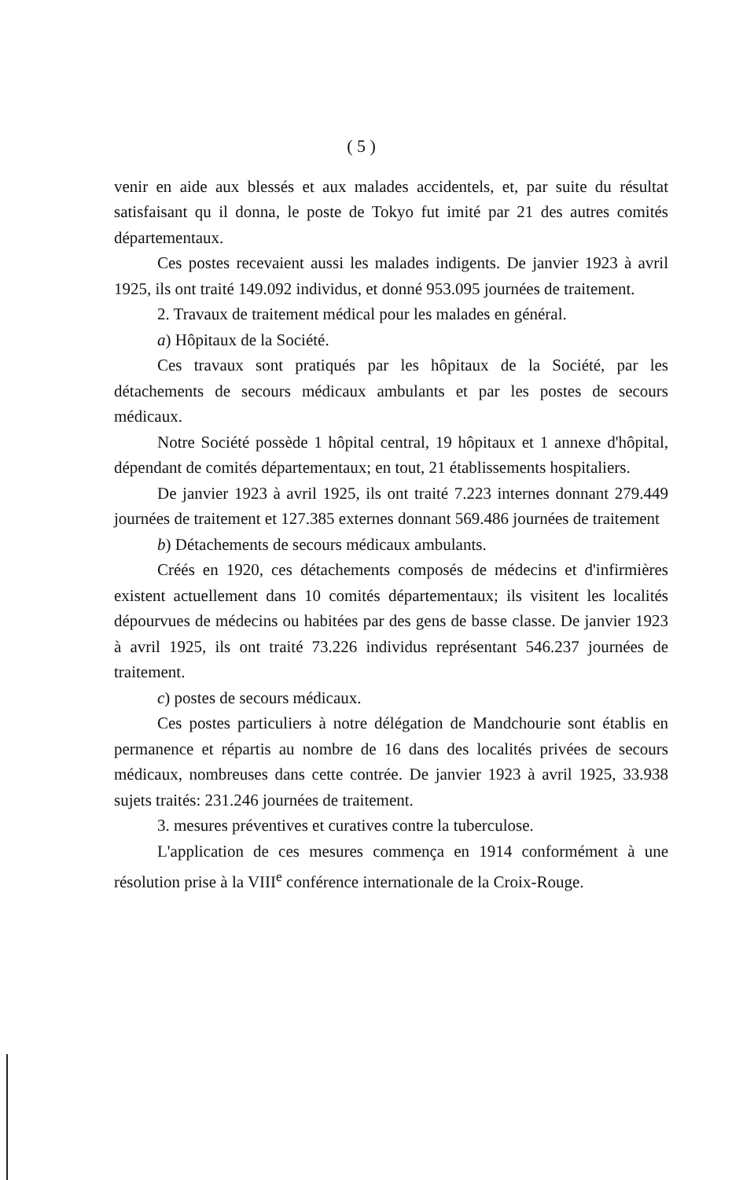( 5 )
venir en aide aux blessés et aux malades accidentels, et, par suite du résultat satisfaisant qu il donna, le poste de Tokyo fut imité par 21 des autres comités départementaux.
Ces postes recevaient aussi les malades indigents. De janvier 1923 à avril 1925, ils ont traité 149.092 individus, et donné 953.095 journées de traitement.
2. Travaux de traitement médical pour les malades en général.
a) Hôpitaux de la Société.
Ces travaux sont pratiqués par les hôpitaux de la Société, par les détachements de secours médicaux ambulants et par les postes de secours médicaux.
Notre Société possède 1 hôpital central, 19 hôpitaux et 1 annexe d'hôpital, dépendant de comités départementaux; en tout, 21 établissements hospitaliers.
De janvier 1923 à avril 1925, ils ont traité 7.223 internes donnant 279.449 journées de traitement et 127.385 externes donnant 569.486 journées de traitement
b) Détachements de secours médicaux ambulants.
Créés en 1920, ces détachements composés de médecins et d'infirmières existent actuellement dans 10 comités départementaux; ils visitent les localités dépourvues de médecins ou habitées par des gens de basse classe. De janvier 1923 à avril 1925, ils ont traité 73.226 individus représentant 546.237 journées de traitement.
c) postes de secours médicaux.
Ces postes particuliers à notre délégation de Mandchourie sont établis en permanence et répartis au nombre de 16 dans des localités privées de secours médicaux, nombreuses dans cette contrée. De janvier 1923 à avril 1925, 33.938 sujets traités: 231.246 journées de traitement.
3. mesures préventives et curatives contre la tuberculose.
L'application de ces mesures commença en 1914 conformément à une résolution prise à la VIII<sup>e</sup> conférence internationale de la Croix-Rouge.